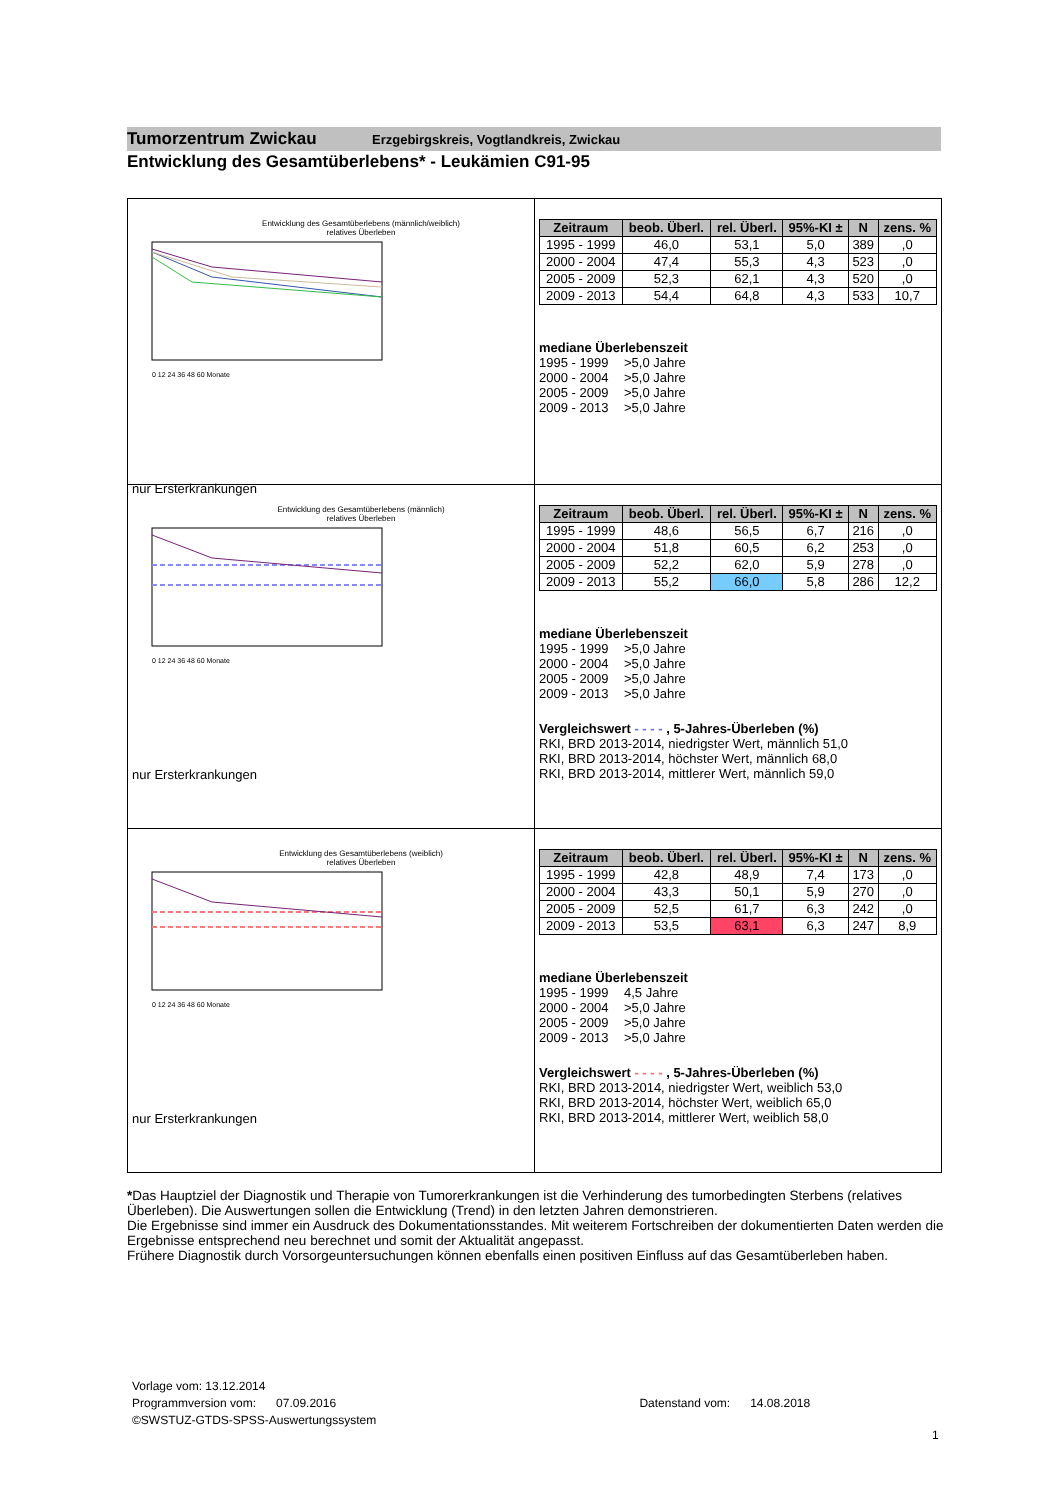Tumorzentrum Zwickau Erzgebirgskreis, Vogtlandkreis, Zwickau
Entwicklung des Gesamtüberlebens* - Leukämien C91-95
Entwicklung des Gesamtüberlebens (männlich/weiblich)
relatives Überleben
0 12 24 36 48 60 Monate
nur Ersterkrankungen
| Zeitraum | beob. Überl. | rel. Überl. | 95%-KI ± | N | zens. % |
| --- | --- | --- | --- | --- | --- |
| 1995 - 1999 | 46,0 | 53,1 | 5,0 | 389 | ,0 |
| 2000 - 2004 | 47,4 | 55,3 | 4,3 | 523 | ,0 |
| 2005 - 2009 | 52,3 | 62,1 | 4,3 | 520 | ,0 |
| 2009 - 2013 | 54,4 | 64,8 | 4,3 | 533 | 10,7 |
mediane Überlebenszeit
1995 - 1999 >5,0 Jahre
2000 - 2004 >5,0 Jahre
2005 - 2009 >5,0 Jahre
2009 - 2013 >5,0 Jahre
Entwicklung des Gesamtüberlebens (männlich)
relatives Überleben
0 12 24 36 48 60 Monate
nur Ersterkrankungen
| Zeitraum | beob. Überl. | rel. Überl. | 95%-KI ± | N | zens. % |
| --- | --- | --- | --- | --- | --- |
| 1995 - 1999 | 48,6 | 56,5 | 6,7 | 216 | ,0 |
| 2000 - 2004 | 51,8 | 60,5 | 6,2 | 253 | ,0 |
| 2005 - 2009 | 52,2 | 62,0 | 5,9 | 278 | ,0 |
| 2009 - 2013 | 55,2 | 66,0 | 5,8 | 286 | 12,2 |
mediane Überlebenszeit
1995 - 1999 >5,0 Jahre
2000 - 2004 >5,0 Jahre
2005 - 2009 >5,0 Jahre
2009 - 2013 >5,0 Jahre
Vergleichswert - - - - , 5-Jahres-Überleben (%)
RKI, BRD 2013-2014, niedrigster Wert, männlich 51,0
RKI, BRD 2013-2014, höchster Wert, männlich 68,0
RKI, BRD 2013-2014, mittlerer Wert, männlich 59,0
Entwicklung des Gesamtüberlebens (weiblich)
relatives Überleben
0 12 24 36 48 60 Monate
nur Ersterkrankungen
| Zeitraum | beob. Überl. | rel. Überl. | 95%-KI ± | N | zens. % |
| --- | --- | --- | --- | --- | --- |
| 1995 - 1999 | 42,8 | 48,9 | 7,4 | 173 | ,0 |
| 2000 - 2004 | 43,3 | 50,1 | 5,9 | 270 | ,0 |
| 2005 - 2009 | 52,5 | 61,7 | 6,3 | 242 | ,0 |
| 2009 - 2013 | 53,5 | 63,1 | 6,3 | 247 | 8,9 |
mediane Überlebenszeit
1995 - 1999 4,5 Jahre
2000 - 2004 >5,0 Jahre
2005 - 2009 >5,0 Jahre
2009 - 2013 >5,0 Jahre
Vergleichswert - - - - , 5-Jahres-Überleben (%)
RKI, BRD 2013-2014, niedrigster Wert, weiblich 53,0
RKI, BRD 2013-2014, höchster Wert, weiblich 65,0
RKI, BRD 2013-2014, mittlerer Wert, weiblich 58,0
*Das Hauptziel der Diagnostik und Therapie von Tumorerkrankungen ist die Verhinderung des tumorbedingten Sterbens (relatives Überleben). Die Auswertungen sollen die Entwicklung (Trend) in den letzten Jahren demonstrieren.
Die Ergebnisse sind immer ein Ausdruck des Dokumentationsstandes. Mit weiterem Fortschreiben der dokumentierten Daten werden die Ergebnisse entsprechend neu berechnet und somit der Aktualität angepasst.
Frühere Diagnostik durch Vorsorgeuntersuchungen können ebenfalls einen positiven Einfluss auf das Gesamtüberleben haben.
Vorlage vom: 13.12.2014
Programmversion vom: 07.09.2016 Datenstand vom: 14.08.2018
©SWSTUZ-GTDS-SPSS-Auswertungssystem
1